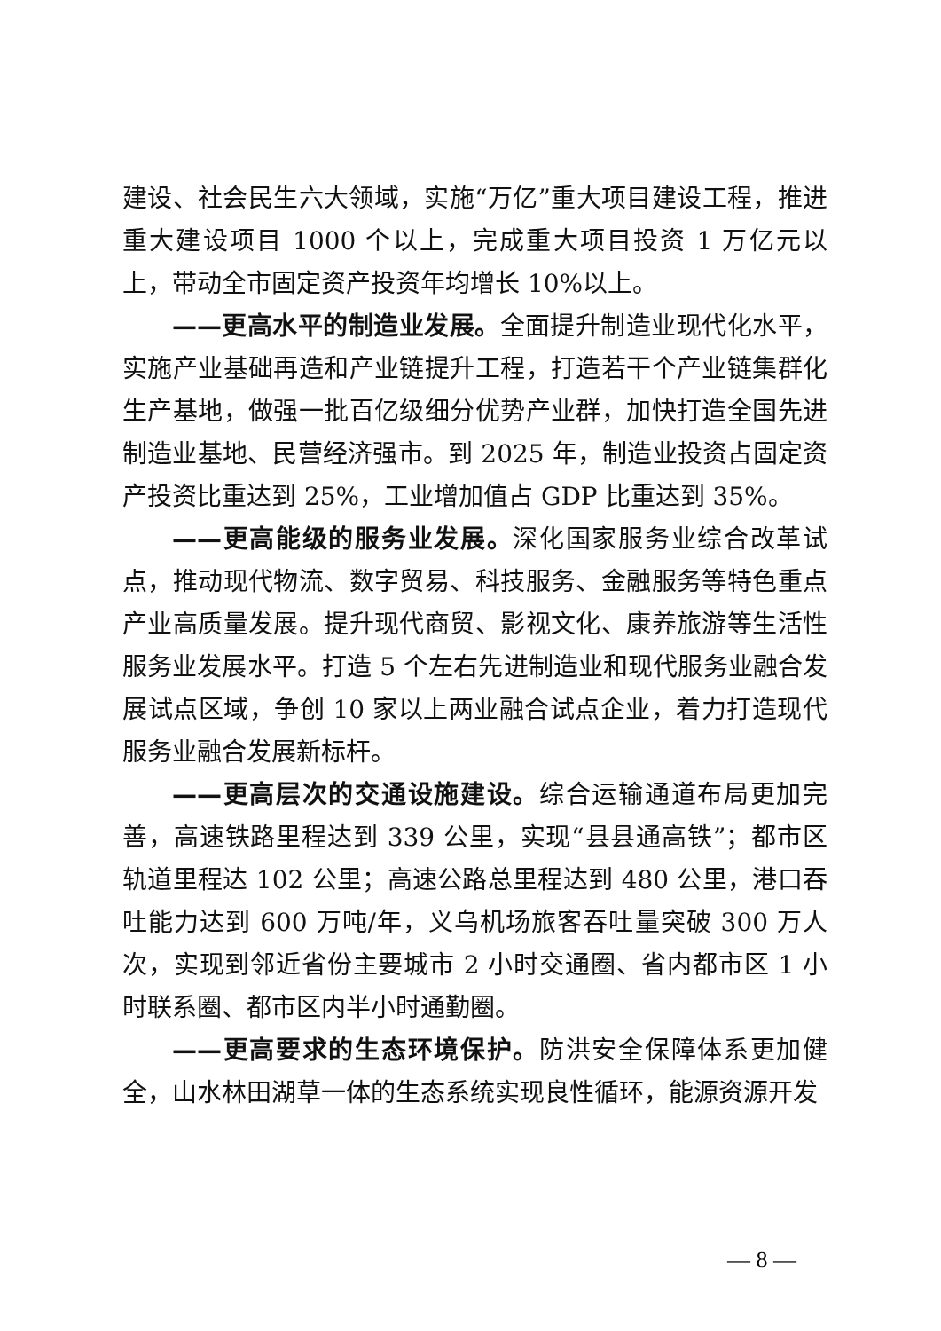建设、社会民生六大领域，实施“万亿”重大项目建设工程，推进重大建设项目 1000 个以上，完成重大项目投资 1 万亿元以上，带动全市固定资产投资年均增长 10%以上。
——更高水平的制造业发展。全面提升制造业现代化水平，实施产业基础再造和产业链提升工程，打造若干个产业链集群化生产基地，做强一批百亿级细分优势产业群，加快打造全国先进制造业基地、民营经济强市。到 2025 年，制造业投资占固定资产投资比重达到 25%，工业增加值占 GDP 比重达到 35%。
——更高能级的服务业发展。深化国家服务业综合改革试点，推动现代物流、数字贸易、科技服务、金融服务等特色重点产业高质量发展。提升现代商贸、影视文化、康养旅游等生活性服务业发展水平。打造 5 个左右先进制造业和现代服务业融合发展试点区域，争创 10 家以上两业融合试点企业，着力打造现代服务业融合发展新标杆。
——更高层次的交通设施建设。综合运输通道布局更加完善，高速铁路里程达到 339 公里，实现“县县通高铁”；都市区轨道里程达 102 公里；高速公路总里程达到 480 公里，港口吞吐能力达到 600 万吨/年，义乌机场旅客吞吐量突破 300 万人次，实现到邻近省份主要城市 2 小时交通圈、省内都市区 1 小时联系圈、都市区内半小时通勤圈。
——更高要求的生态环境保护。防洪安全保障体系更加健全，山水林田湖草一体的生态系统实现良性循环，能源资源开发
— 8 —